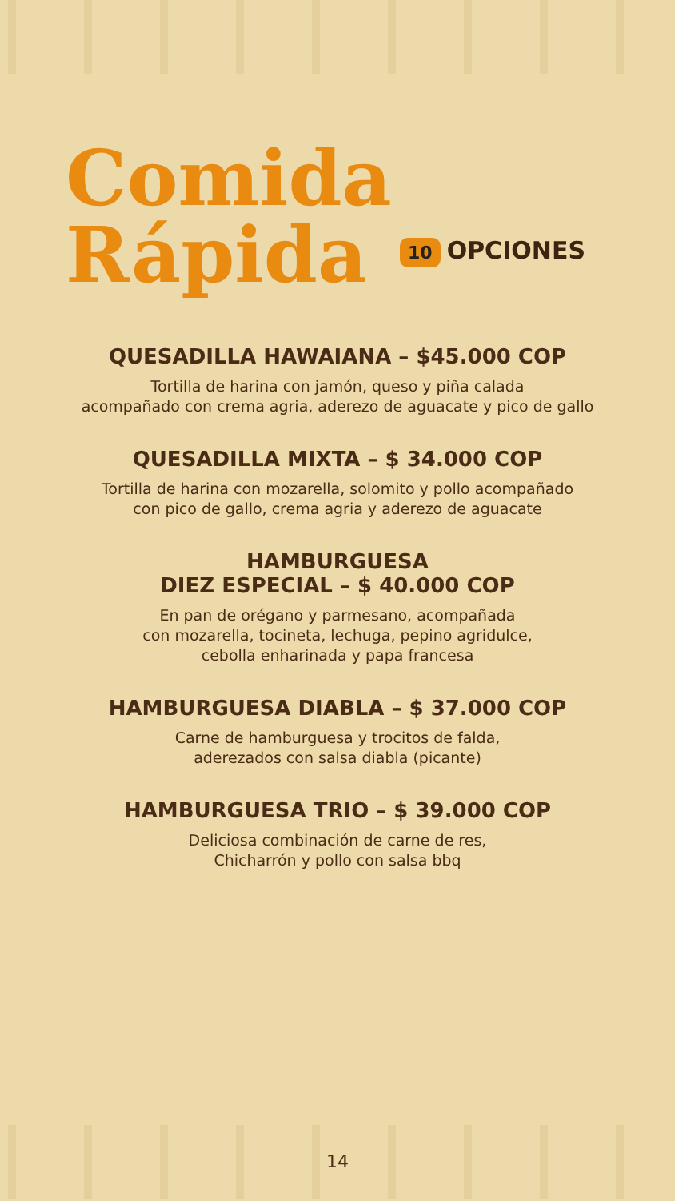Comida
Rápida
10 OPCIONES
QUESADILLA HAWAIANA – $45.000 COP
Tortilla de harina con jamón, queso y piña calada
acompañado con crema agria, aderezo de aguacate y pico de gallo
QUESADILLA MIXTA – $ 34.000 COP
Tortilla de harina con mozarella, solomito y pollo acompañado
con pico de gallo, crema agria y aderezo de aguacate
HAMBURGUESA
DIEZ ESPECIAL – $ 40.000 COP
En pan de orégano y parmesano, acompañada
con mozarella, tocineta, lechuga, pepino agridulce,
cebolla enharinada y papa francesa
HAMBURGUESA DIABLA – $ 37.000 COP
Carne de hamburguesa y trocitos de falda,
aderezados con salsa diabla (picante)
HAMBURGUESA TRIO – $ 39.000 COP
Deliciosa combinación de carne de res,
Chicharrón y pollo con salsa bbq
14